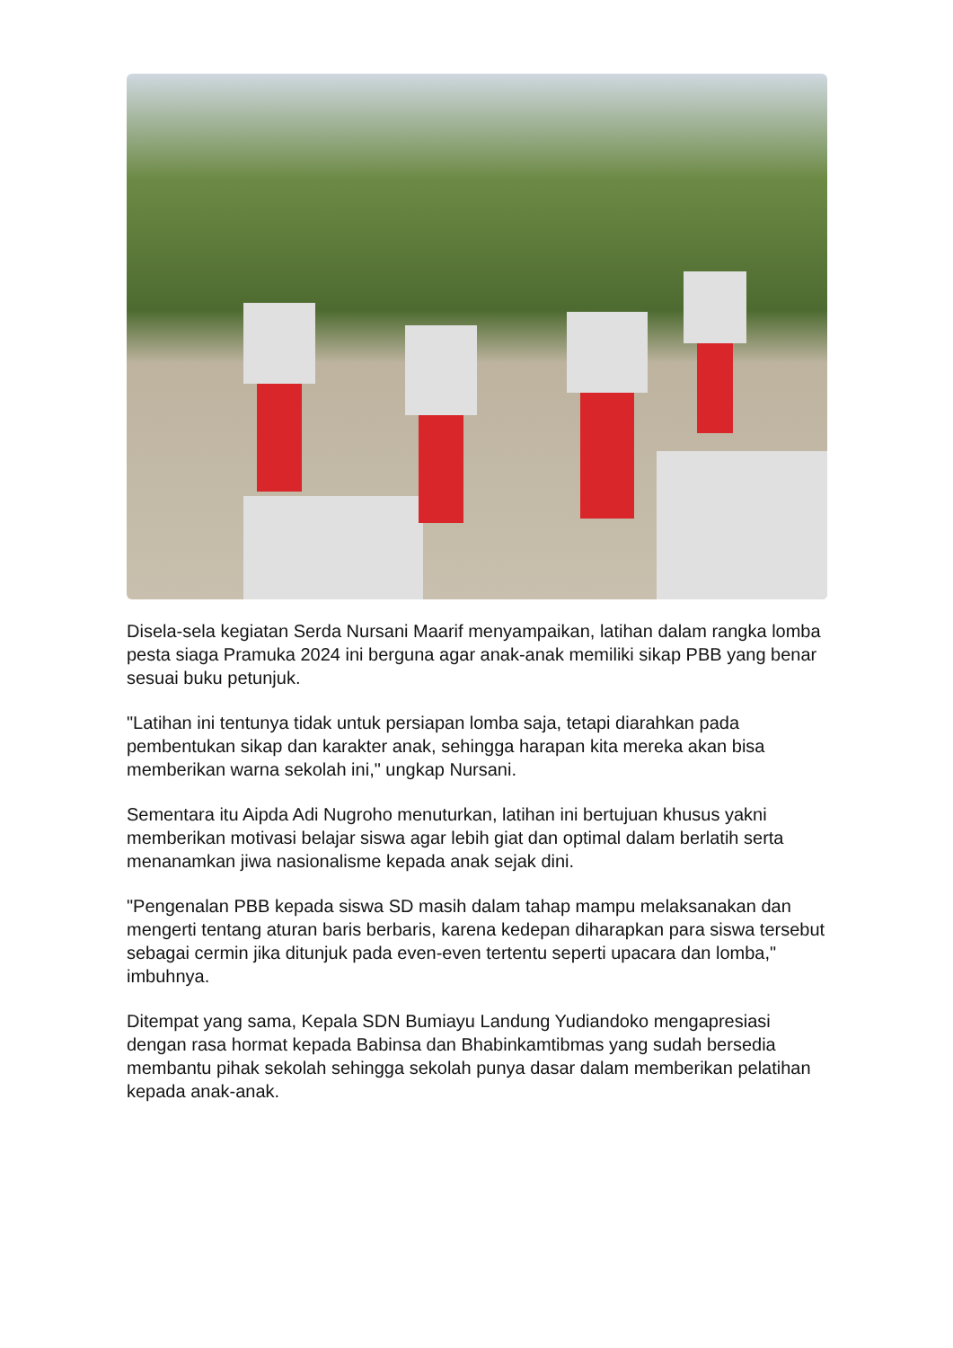Disela-sela kegiatan Serda Nursani Maarif menyampaikan, latihan dalam rangka lomba pesta siaga Pramuka 2024 ini berguna agar anak-anak memiliki sikap PBB yang benar sesuai buku petunjuk.
"Latihan ini tentunya tidak untuk persiapan lomba saja, tetapi diarahkan pada pembentukan sikap dan karakter anak, sehingga harapan kita mereka akan bisa memberikan warna sekolah ini," ungkap Nursani.
Sementara itu Aipda Adi Nugroho menuturkan, latihan ini bertujuan khusus yakni memberikan motivasi belajar siswa agar lebih giat dan optimal dalam berlatih serta menanamkan jiwa nasionalisme kepada anak sejak dini.
"Pengenalan PBB kepada siswa SD masih dalam tahap mampu melaksanakan dan mengerti tentang aturan baris berbaris, karena kedepan diharapkan para siswa tersebut sebagai cermin jika ditunjuk pada even-even tertentu seperti upacara dan lomba," imbuhnya.
Ditempat yang sama, Kepala SDN Bumiayu Landung Yudiandoko mengapresiasi dengan rasa hormat kepada Babinsa dan Bhabinkamtibmas yang sudah bersedia membantu pihak sekolah sehingga sekolah punya dasar dalam memberikan pelatihan kepada anak-anak.